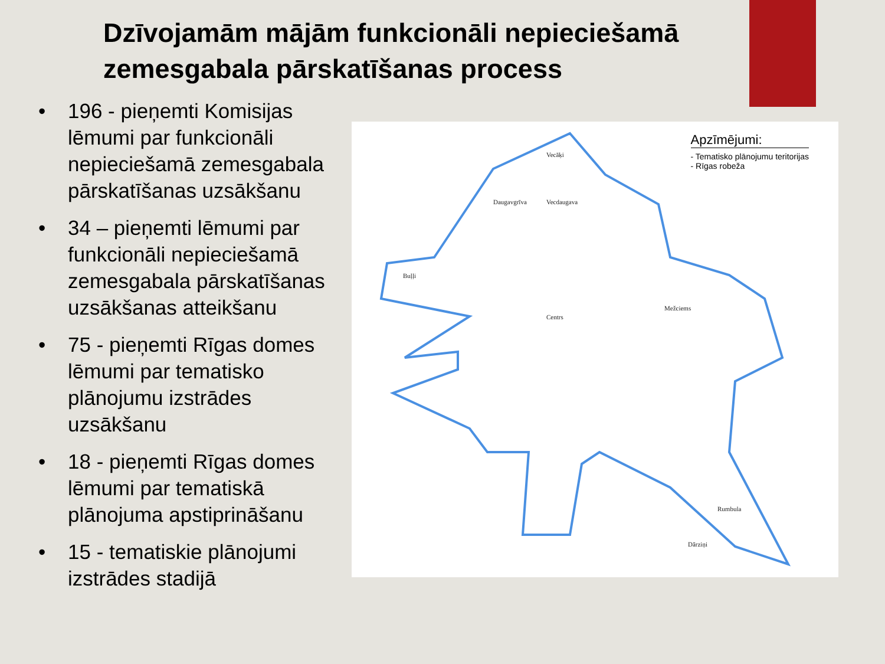Dzīvojamām mājām funkcionāli nepieciešamā zemesgabala pārskatīšanas process
• 196 - pieņemti Komisijas lēmumi par funkcionāli nepieciešamā zemesgabala pārskatīšanas uzsākšanu
• 34 – pieņemti lēmumi par funkcionāli nepieciešamā zemesgabala pārskatīšanas uzsākšanas atteikšanu
• 75 - pieņemti Rīgas domes lēmumi par tematisko plānojumu izstrādes uzsākšanu
• 18 - pieņemti Rīgas domes lēmumi par tematiskā plānojuma apstiprināšanu
• 15 - tematiskie plānojumi izstrādes stadijā
Vecāķi
Daugavgrīva
Vecdaugava
Buļļi
Centrs
Mežciems
Rumbula
Dārziņi
Apzīmējumi:
- Tematisko plānojumu teritorijas
- Rīgas robeža